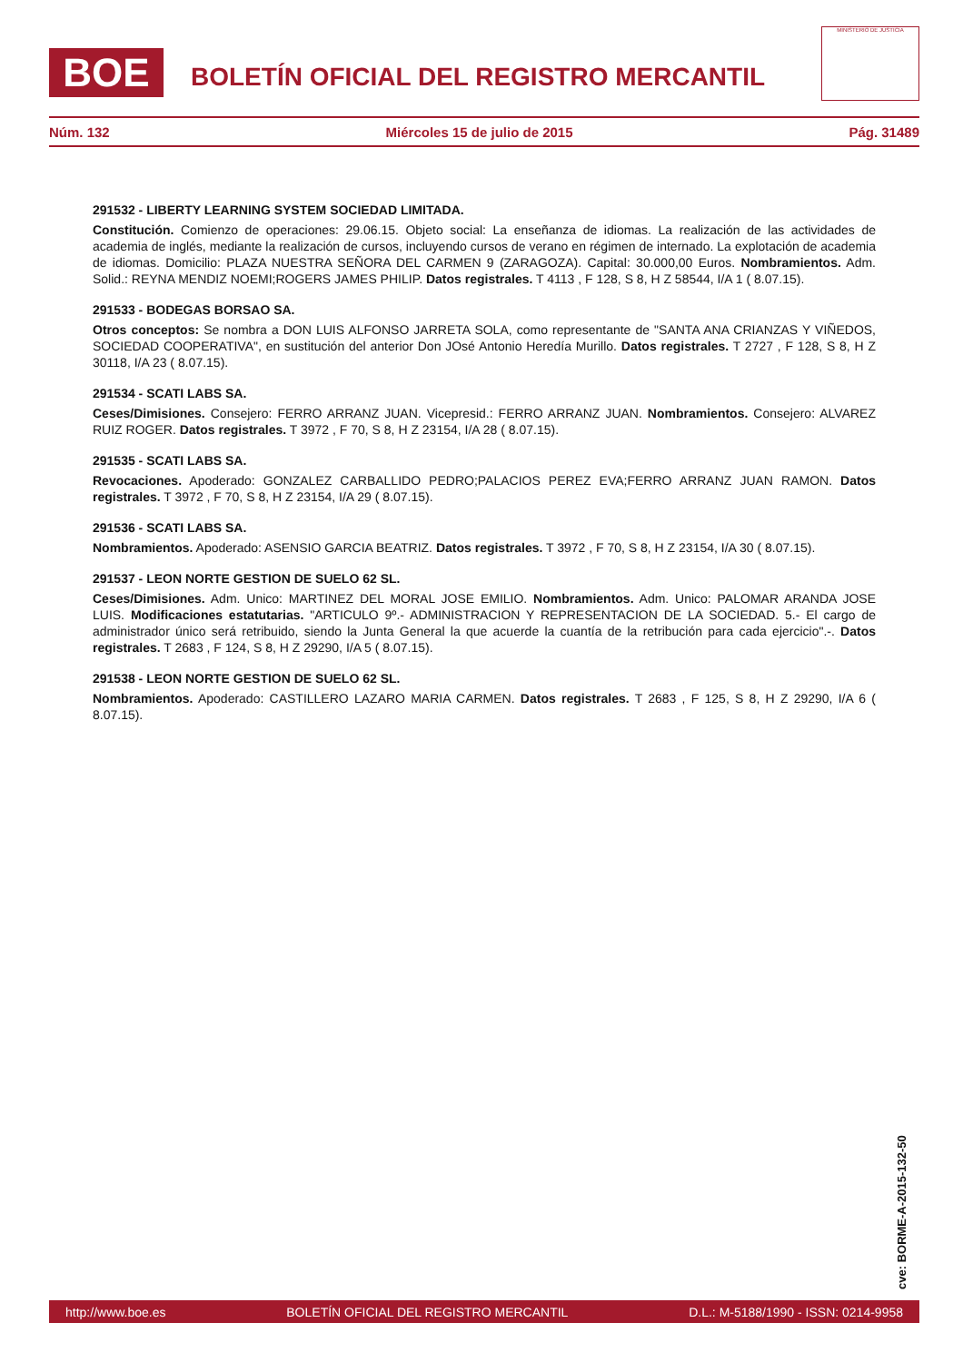BOE
BOLETÍN OFICIAL DEL REGISTRO MERCANTIL
MINISTERIO DE JUSTICIA
Núm. 132 Miércoles 15 de julio de 2015 Pág. 31489
291532 - LIBERTY LEARNING SYSTEM SOCIEDAD LIMITADA.
Constitución. Comienzo de operaciones: 29.06.15. Objeto social: La enseñanza de idiomas. La realización de las actividades de academia de inglés, mediante la realización de cursos, incluyendo cursos de verano en régimen de internado. La explotación de academia de idiomas. Domicilio: PLAZA NUESTRA SEÑORA DEL CARMEN 9 (ZARAGOZA). Capital: 30.000,00 Euros. Nombramientos. Adm. Solid.: REYNA MENDIZ NOEMI;ROGERS JAMES PHILIP. Datos registrales. T 4113 , F 128, S 8, H Z 58544, I/A 1 ( 8.07.15).
291533 - BODEGAS BORSAO SA.
Otros conceptos: Se nombra a DON LUIS ALFONSO JARRETA SOLA, como representante de "SANTA ANA CRIANZAS Y VIÑEDOS, SOCIEDAD COOPERATIVA", en sustitución del anterior Don JOsé Antonio Heredía Murillo. Datos registrales. T 2727 , F 128, S 8, H Z 30118, I/A 23 ( 8.07.15).
291534 - SCATI LABS SA.
Ceses/Dimisiones. Consejero: FERRO ARRANZ JUAN. Vicepresid.: FERRO ARRANZ JUAN. Nombramientos. Consejero: ALVAREZ RUIZ ROGER. Datos registrales. T 3972 , F 70, S 8, H Z 23154, I/A 28 ( 8.07.15).
291535 - SCATI LABS SA.
Revocaciones. Apoderado: GONZALEZ CARBALLIDO PEDRO;PALACIOS PEREZ EVA;FERRO ARRANZ JUAN RAMON. Datos registrales. T 3972 , F 70, S 8, H Z 23154, I/A 29 ( 8.07.15).
291536 - SCATI LABS SA.
Nombramientos. Apoderado: ASENSIO GARCIA BEATRIZ. Datos registrales. T 3972 , F 70, S 8, H Z 23154, I/A 30 ( 8.07.15).
291537 - LEON NORTE GESTION DE SUELO 62 SL.
Ceses/Dimisiones. Adm. Unico: MARTINEZ DEL MORAL JOSE EMILIO. Nombramientos. Adm. Unico: PALOMAR ARANDA JOSE LUIS. Modificaciones estatutarias. "ARTICULO 9º.- ADMINISTRACION Y REPRESENTACION DE LA SOCIEDAD. 5.- El cargo de administrador único será retribuido, siendo la Junta General la que acuerde la cuantía de la retribución para cada ejercicio".-. Datos registrales. T 2683 , F 124, S 8, H Z 29290, I/A 5 ( 8.07.15).
291538 - LEON NORTE GESTION DE SUELO 62 SL.
Nombramientos. Apoderado: CASTILLERO LAZARO MARIA CARMEN. Datos registrales. T 2683 , F 125, S 8, H Z 29290, I/A 6 ( 8.07.15).
cve: BORME-A-2015-132-50
http://www.boe.es BOLETÍN OFICIAL DEL REGISTRO MERCANTIL D.L.: M-5188/1990 - ISSN: 0214-9958